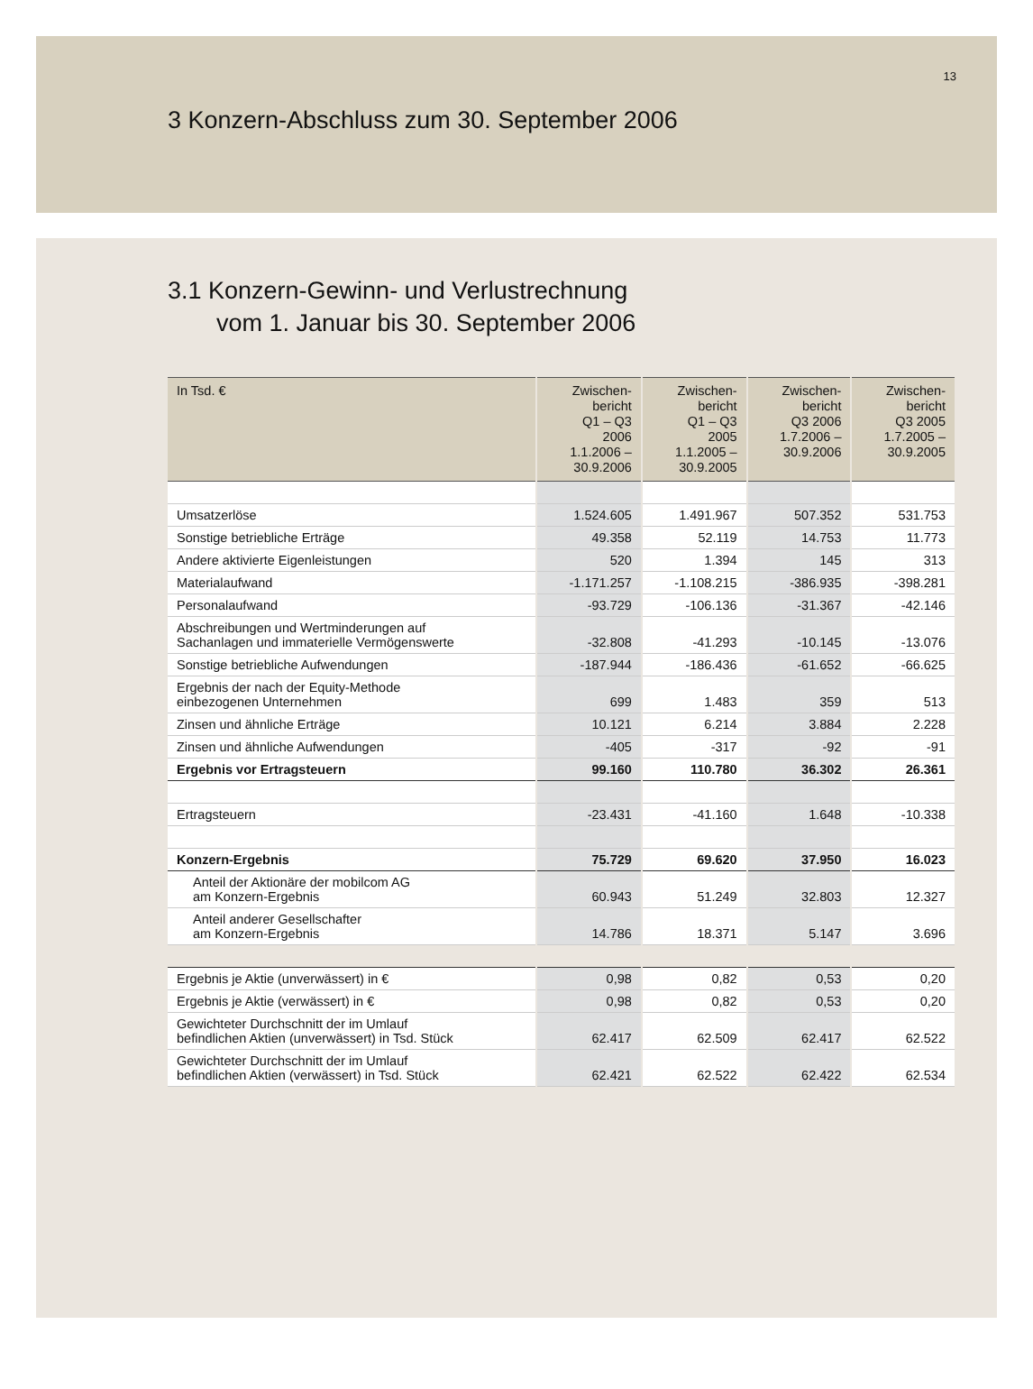13
3 Konzern-Abschluss zum 30. September 2006
3.1 Konzern-Gewinn- und Verlustrechnung
vom 1. Januar bis 30. September 2006
| In Tsd. € | Zwischen- bericht Q1 – Q3 2006 1.1.2006 – 30.9.2006 | Zwischen- bericht Q1 – Q3 2005 1.1.2005 – 30.9.2005 | Zwischen- bericht Q3 2006 1.7.2006 – 30.9.2006 | Zwischen- bericht Q3 2005 1.7.2005 – 30.9.2005 |
| --- | --- | --- | --- | --- |
| Umsatzerlöse | 1.524.605 | 1.491.967 | 507.352 | 531.753 |
| Sonstige betriebliche Erträge | 49.358 | 52.119 | 14.753 | 11.773 |
| Andere aktivierte Eigenleistungen | 520 | 1.394 | 145 | 313 |
| Materialaufwand | -1.171.257 | -1.108.215 | -386.935 | -398.281 |
| Personalaufwand | -93.729 | -106.136 | -31.367 | -42.146 |
| Abschreibungen und Wertminderungen auf Sachanlagen und immaterielle Vermögenswerte | -32.808 | -41.293 | -10.145 | -13.076 |
| Sonstige betriebliche Aufwendungen | -187.944 | -186.436 | -61.652 | -66.625 |
| Ergebnis der nach der Equity-Methode einbezogenen Unternehmen | 699 | 1.483 | 359 | 513 |
| Zinsen und ähnliche Erträge | 10.121 | 6.214 | 3.884 | 2.228 |
| Zinsen und ähnliche Aufwendungen | -405 | -317 | -92 | -91 |
| Ergebnis vor Ertragsteuern | 99.160 | 110.780 | 36.302 | 26.361 |
| Ertragsteuern | -23.431 | -41.160 | 1.648 | -10.338 |
| Konzern-Ergebnis | 75.729 | 69.620 | 37.950 | 16.023 |
| Anteil der Aktionäre der mobilcom AG am Konzern-Ergebnis | 60.943 | 51.249 | 32.803 | 12.327 |
| Anteil anderer Gesellschafter am Konzern-Ergebnis | 14.786 | 18.371 | 5.147 | 3.696 |
| Ergebnis je Aktie (unverwässert) in € | 0,98 | 0,82 | 0,53 | 0,20 |
| Ergebnis je Aktie (verwässert) in € | 0,98 | 0,82 | 0,53 | 0,20 |
| Gewichteter Durchschnitt der im Umlauf befindlichen Aktien (unverwässert) in Tsd. Stück | 62.417 | 62.509 | 62.417 | 62.522 |
| Gewichteter Durchschnitt der im Umlauf befindlichen Aktien (verwässert) in Tsd. Stück | 62.421 | 62.522 | 62.422 | 62.534 |